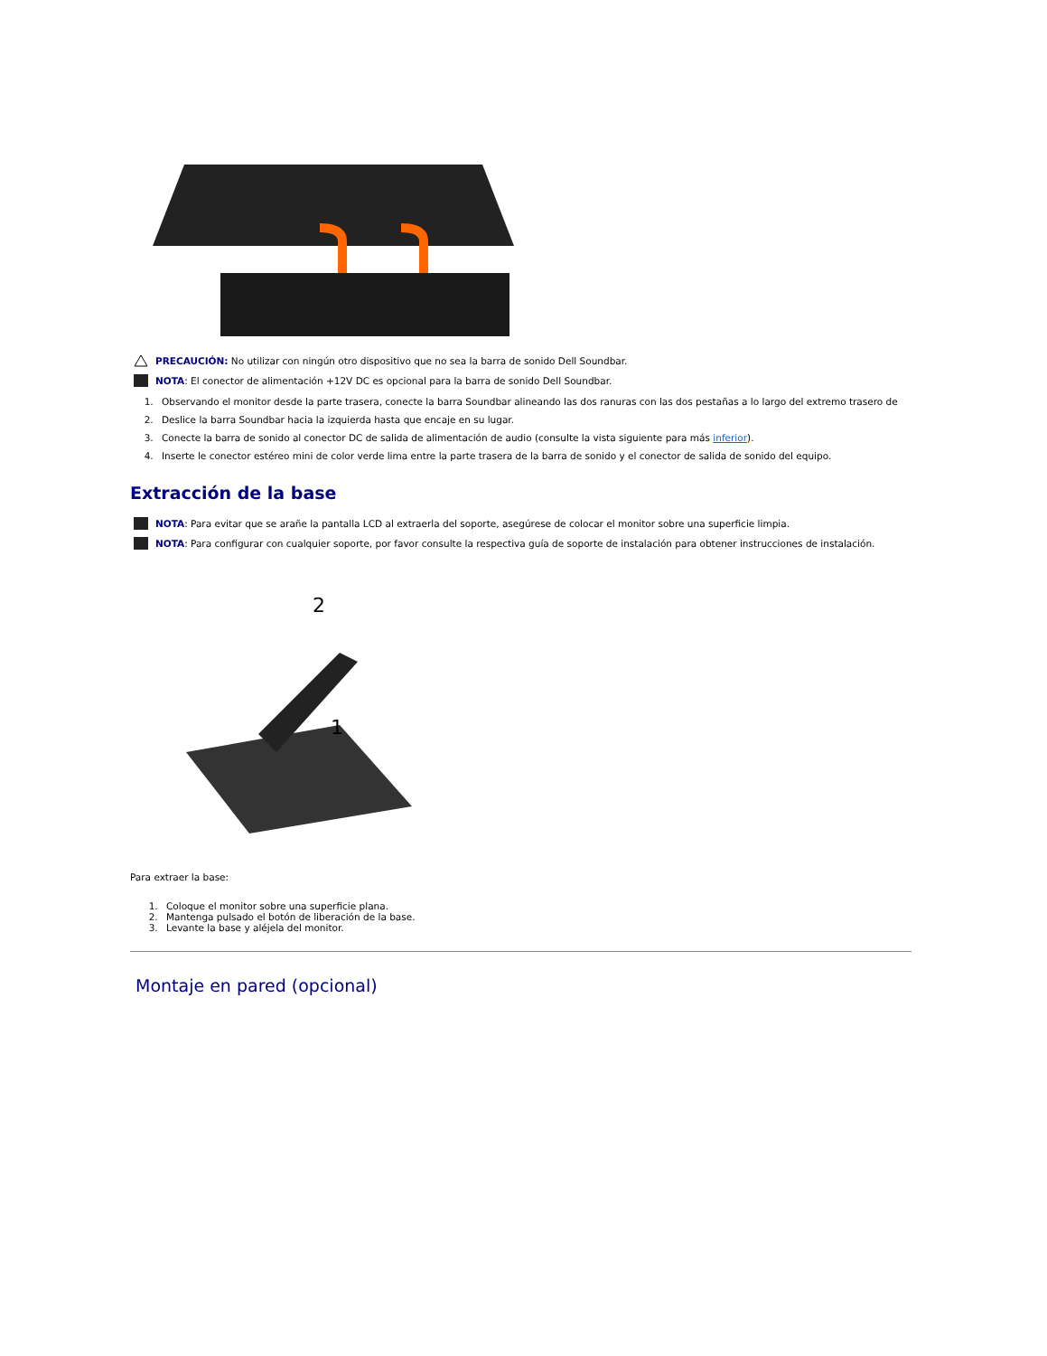PRECAUCIÓN: No utilizar con ningún otro dispositivo que no sea la barra de sonido Dell Soundbar.
NOTA: El conector de alimentación +12V DC es opcional para la barra de sonido Dell Soundbar.
1. Observando el monitor desde la parte trasera, conecte la barra Soundbar alineando las dos ranuras con las dos pestañas a lo largo del extremo trasero de
2. Deslice la barra Soundbar hacia la izquierda hasta que encaje en su lugar.
3. Conecte la barra de sonido al conector DC de salida de alimentación de audio (consulte la vista siguiente para más inferior).
4. Inserte le conector estéreo mini de color verde lima entre la parte trasera de la barra de sonido y el conector de salida de sonido del equipo.
Extracción de la base
NOTA: Para evitar que se arañe la pantalla LCD al extraerla del soporte, asegúrese de colocar el monitor sobre una superficie limpia.
NOTA: Para configurar con cualquier soporte, por favor consulte la respectiva guía de soporte de instalación para obtener instrucciones de instalación.
2
1
Para extraer la base:
1. Coloque el monitor sobre una superficie plana.
2. Mantenga pulsado el botón de liberación de la base.
3. Levante la base y aléjela del monitor.
Montaje en pared (opcional)